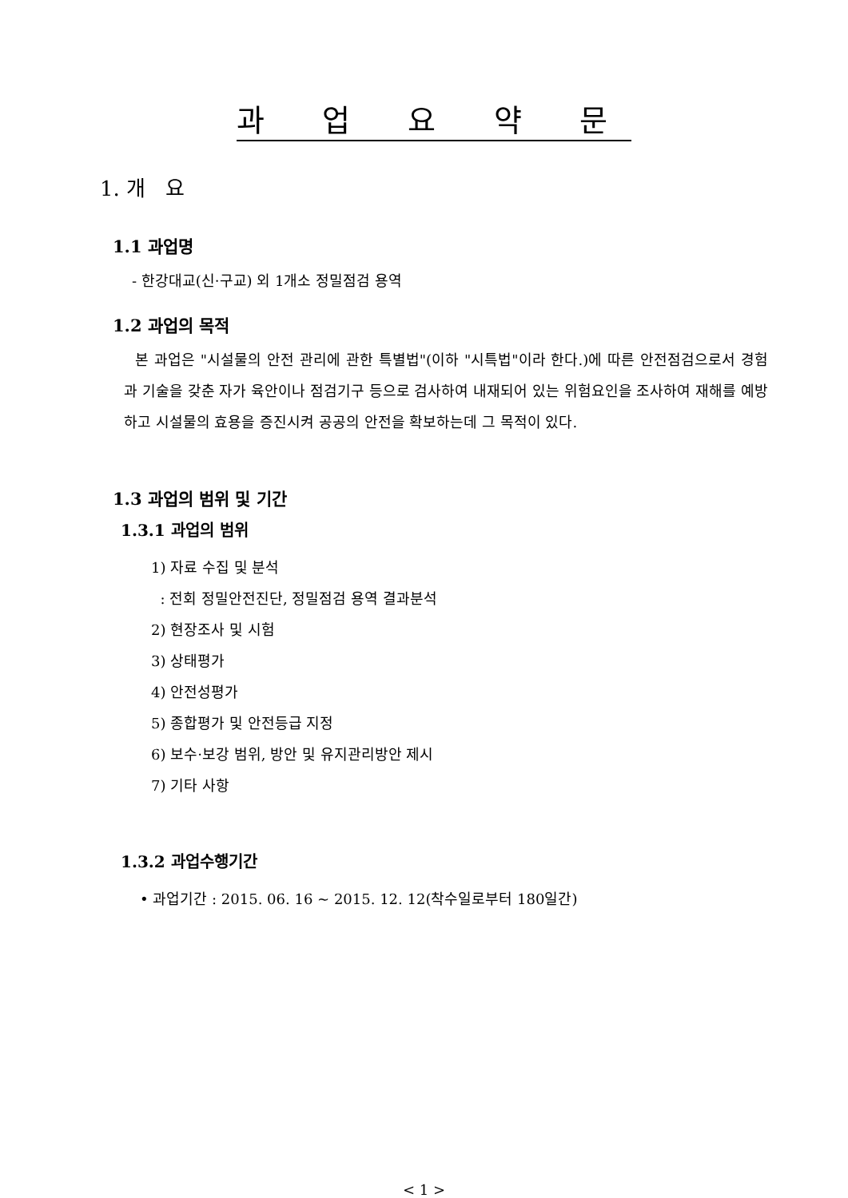과 업 요 약 문
1. 개 요
1.1 과업명
- 한강대교(신·구교) 외 1개소 정밀점검 용역
1.2 과업의 목적
본 과업은 "시설물의 안전 관리에 관한 특별법"(이하 "시특법"이라 한다.)에 따른 안전점검으로서 경험과 기술을 갖춘 자가 육안이나 점검기구 등으로 검사하여 내재되어 있는 위험요인을 조사하여 재해를 예방하고 시설물의 효용을 증진시켜 공공의 안전을 확보하는데 그 목적이 있다.
1.3 과업의 범위 및 기간
1.3.1 과업의 범위
1) 자료 수집 및 분석
: 전회 정밀안전진단, 정밀점검 용역 결과분석
2) 현장조사 및 시험
3) 상태평가
4) 안전성평가
5) 종합평가 및 안전등급 지정
6) 보수·보강 범위, 방안 및 유지관리방안 제시
7) 기타 사항
1.3.2 과업수행기간
• 과업기간 : 2015. 06. 16 ~ 2015. 12. 12(착수일로부터 180일간)
< 1 >